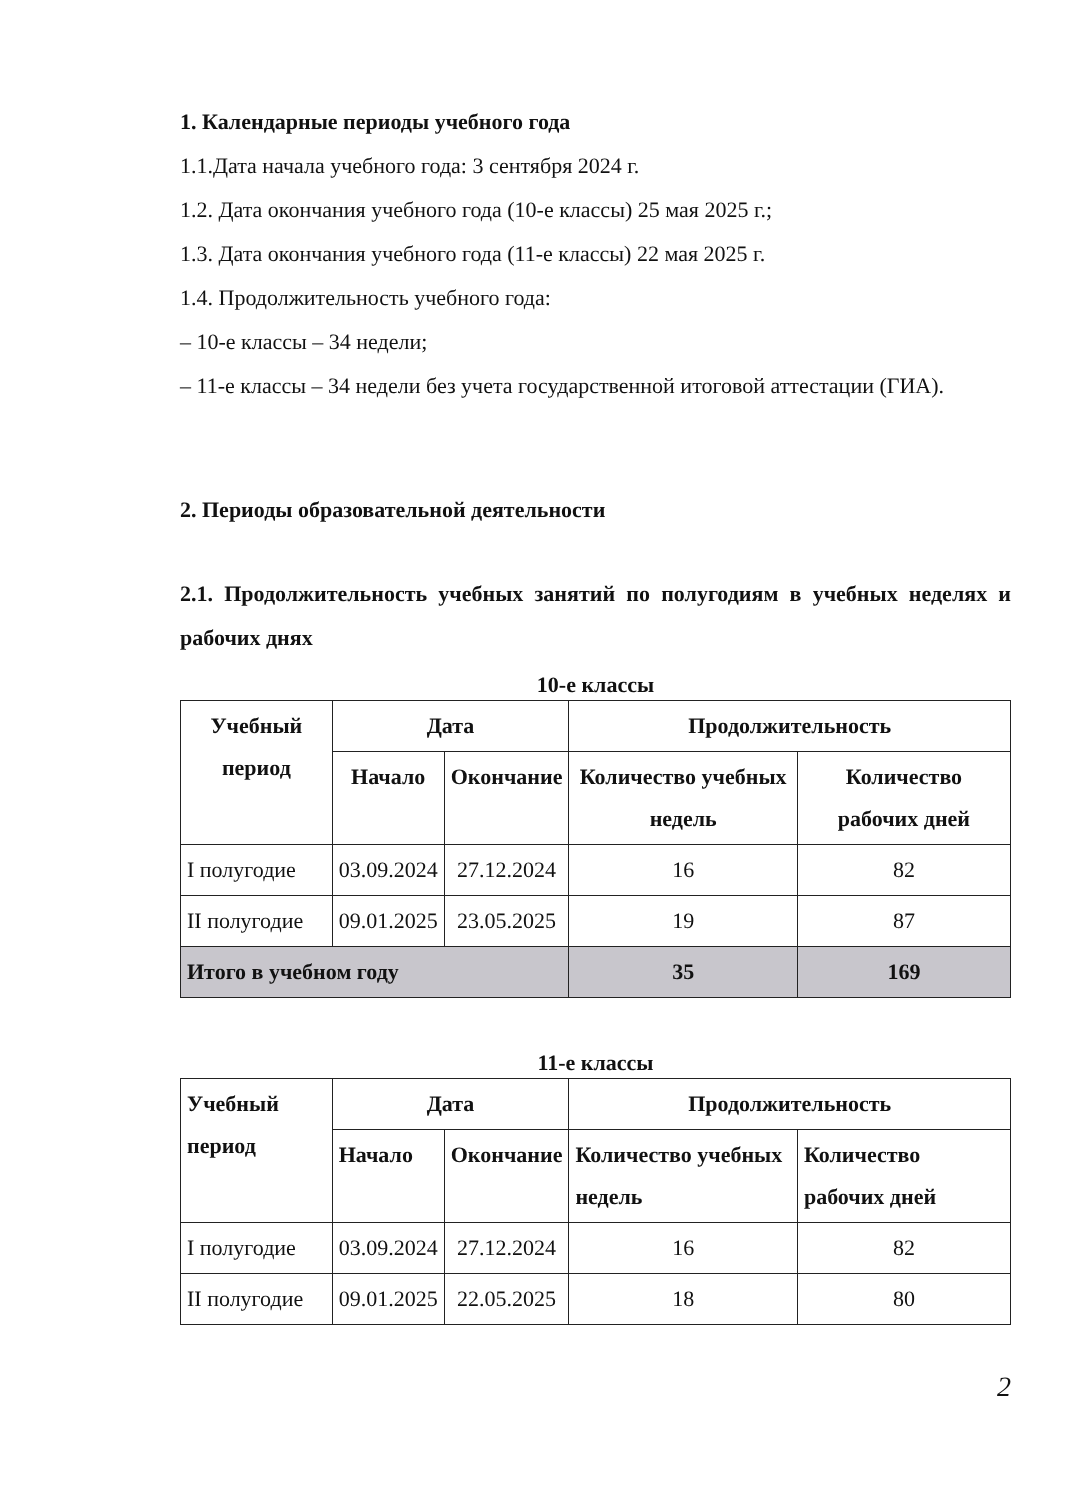1. Календарные периоды учебного года
1.1.Дата начала учебного года: 3 сентября 2024 г.
1.2. Дата окончания учебного года (10-е классы) 25 мая 2025 г.;
1.3. Дата окончания учебного года (11-е классы) 22 мая 2025 г.
1.4. Продолжительность учебного года:
– 10-е классы – 34 недели;
– 11-е классы – 34 недели без учета государственной итоговой аттестации (ГИА).
2. Периоды образовательной деятельности
2.1. Продолжительность учебных занятий по полугодиям в учебных неделях и рабочих днях
10-е классы
| Учебный период | Дата | | Продолжительность | |
| --- | --- | --- | --- | --- |
| | Начало | Окончание | Количество учебных недель | Количество рабочих дней |
| I полугодие | 03.09.2024 | 27.12.2024 | 16 | 82 |
| II полугодие | 09.01.2025 | 23.05.2025 | 19 | 87 |
| Итого в учебном году | | | 35 | 169 |
11-е классы
| Учебный период | Дата | | Продолжительность | |
| --- | --- | --- | --- | --- |
| | Начало | Окончание | Количество учебных недель | Количество рабочих дней |
| I полугодие | 03.09.2024 | 27.12.2024 | 16 | 82 |
| II полугодие | 09.01.2025 | 22.05.2025 | 18 | 80 |
2